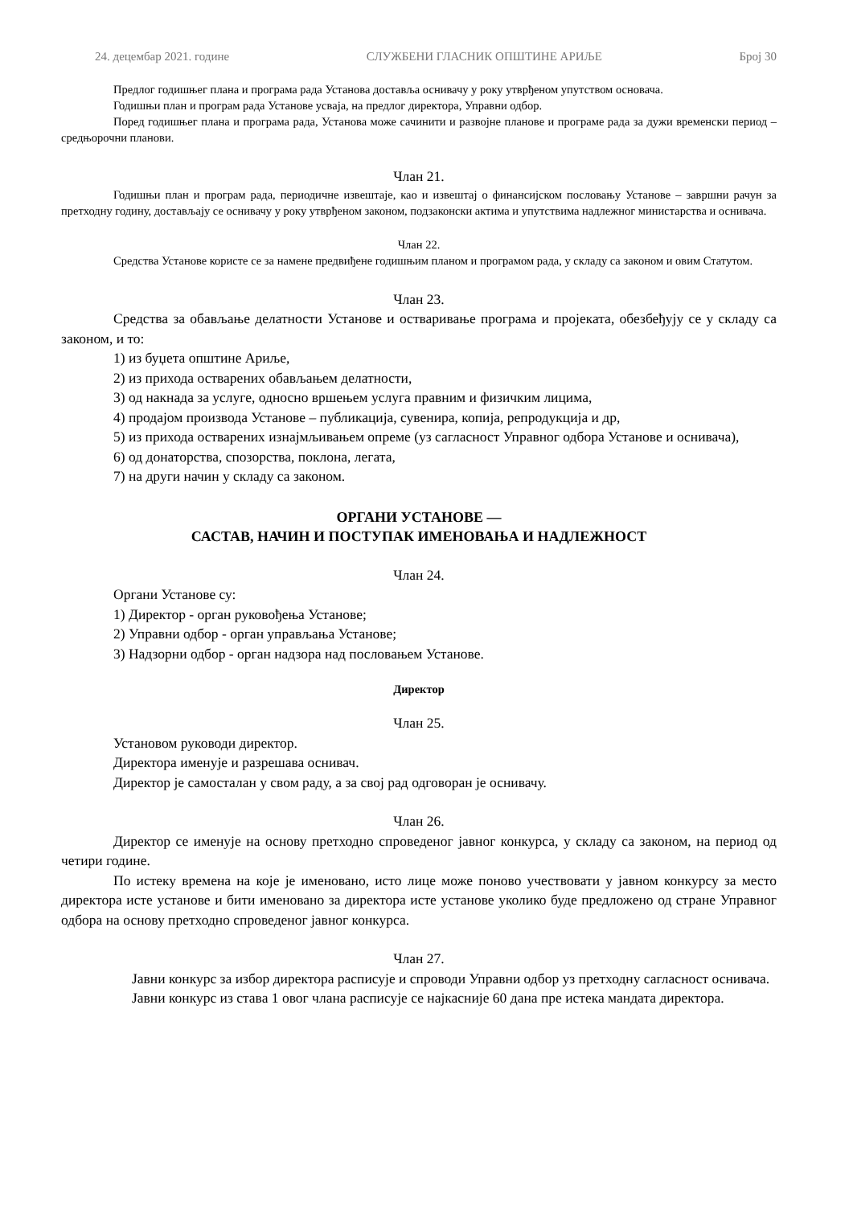24. децембар 2021. године СЛУЖБЕНИ ГЛАСНИК ОПШТИНЕ АРИЉЕ Број 30
Предлог годишњег плана и програма рада Установа доставља оснивачу у року утврђеном упутством основача.
Годишњи план и програм рада Установе усваја, на предлог директора, Управни одбор.
Поред годишњег плана и програма рада, Установа може сачинити и развојне планове и програме рада за дужи временски период – средњорочни планови.
Члан 21.
Годишњи план и програм рада, периодичне извештаје, као и извештај о финансијском пословању Установе – завршни рачун за претходну годину, достављају се оснивачу у року утврђеном законом, подзаконски актима и упутствима надлежног министарства и оснивача.
Члан 22.
Средства Установе користе се за намене предвиђене годишњим планом и програмом рада, у складу са законом и овим Статутом.
Члан 23.
Средства за обављање делатности Установе и остваривање програма и пројеката, обезбеђују се у складу са законом, и то:
1) из буџета општине Ариље,
2) из прихода остварених обављањем делатности,
3) од накнада за услуге, односно вршењем услуга правним и физичким лицима,
4) продајом производа Установе – публикација, сувенира, копија, репродукција и др,
5) из прихода остварених изнајмљивањем опреме (уз сагласност Управног одбора Установе и оснивача),
6) од донаторства, спозорства, поклона, легата,
7) на други начин у складу са законом.
ОРГАНИ УСТАНОВЕ —
САСТАВ, НАЧИН И ПОСТУПАК ИМЕНОВАЊА И НАДЛЕЖНОСТ
Члан 24.
Органи Установе су:
1) Директор - орган руковођења Установе;
2) Управни одбор - орган управљања Установе;
3) Надзорни одбор - орган надзора над пословањем Установе.
Директор
Члан 25.
Установом руководи директор.
Директора именује и разрешава оснивач.
Директор је самосталан у свом раду, а за свој рад одговоран је оснивачу.
Члан 26.
Директор се именује на основу претходно спроведеног јавног конкурса, у складу са законом, на период од четири године.
По истеку времена на које је именовано, исто лице може поново учествовати у јавном конкурсу за место директора исте установе и бити именовано за директора исте установе уколико буде предложено од стране Управног одбора на основу претходно спроведеног јавног конкурса.
Члан 27.
Јавни конкурс за избор директора расписује и спроводи Управни одбор уз претходну сагласност оснивача.
Јавни конкурс из става 1 овог члана расписује се најкасније 60 дана пре истека мандата директора.